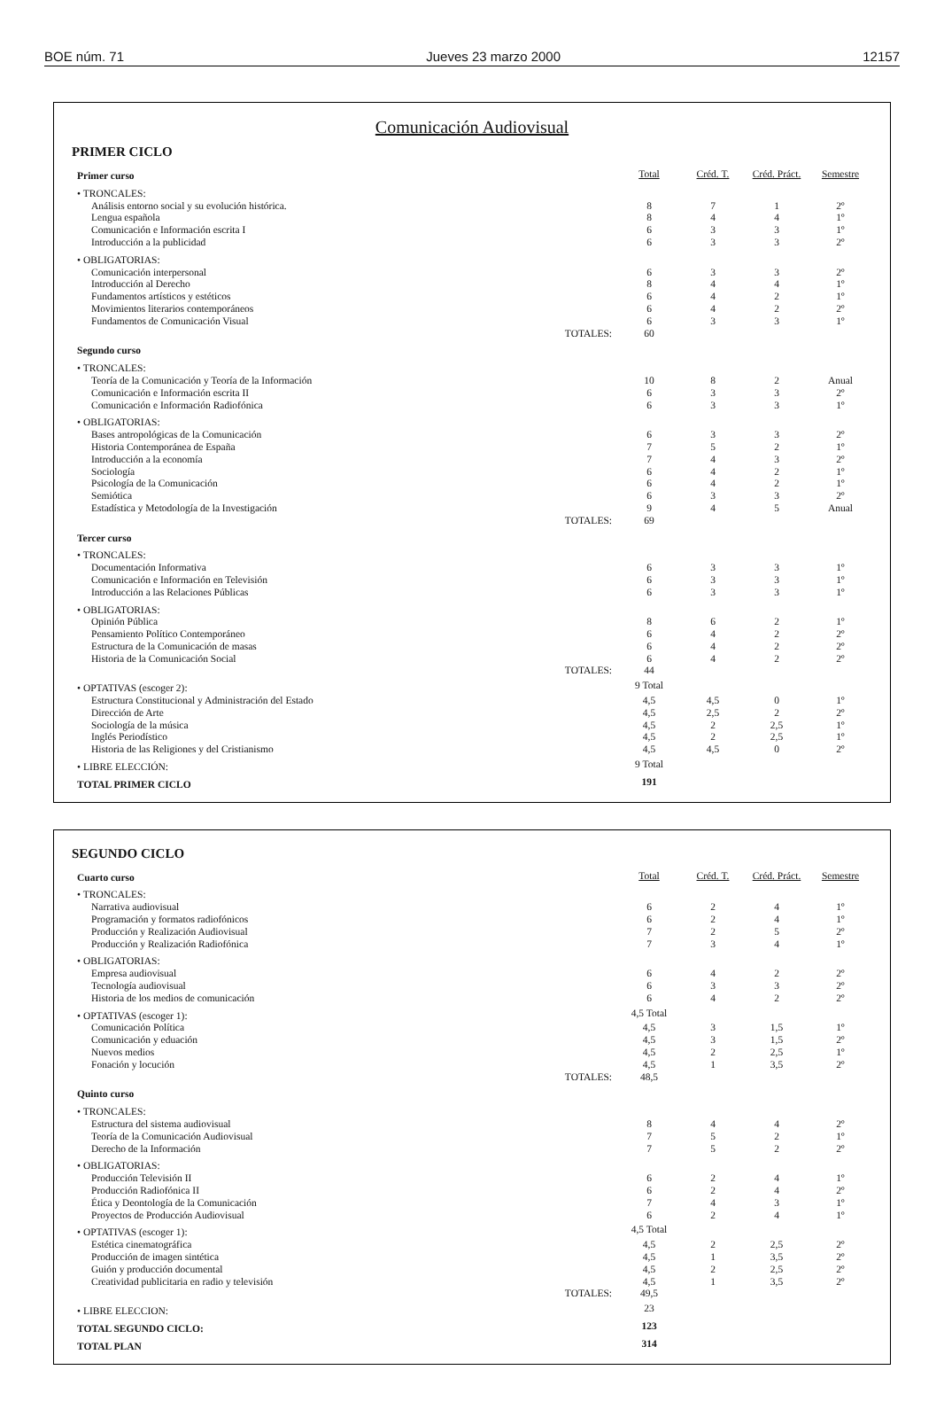BOE núm. 71 Jueves 23 marzo 2000 12157
Comunicación Audiovisual
PRIMER CICLO
| Primer curso | Total | Créd. T. | Créd. Práct. | Semestre |
| • TRONCALES: | | | | |
| Análisis entorno social y su evolución histórica. | 8 | 7 | 1 | 2º |
| Lengua española | 8 | 4 | 4 | 1º |
| Comunicación e Información escrita I | 6 | 3 | 3 | 1º |
| Introducción a la publicidad | 6 | 3 | 3 | 2º |
| • OBLIGATORIAS: | | | | |
| Comunicación interpersonal | 6 | 3 | 3 | 2º |
| Introducción al Derecho | 8 | 4 | 4 | 1º |
| Fundamentos artísticos y estéticos | 6 | 4 | 2 | 1º |
| Movimientos literarios contemporáneos | 6 | 4 | 2 | 2º |
| Fundamentos de Comunicación Visual | 6 | 3 | 3 | 1º |
| TOTALES: | 60 | | | |
| Segundo curso | | | | |
| • TRONCALES: | | | | |
| Teoría de la Comunicación y Teoría de la Información | 10 | 8 | 2 | Anual |
| Comunicación e Información escrita II | 6 | 3 | 3 | 2º |
| Comunicación e Información Radiofónica | 6 | 3 | 3 | 1º |
| • OBLIGATORIAS: | | | | |
| Bases antropológicas de la Comunicación | 6 | 3 | 3 | 2º |
| Historia Contemporánea de España | 7 | 5 | 2 | 1º |
| Introducción a la economía | 7 | 4 | 3 | 2º |
| Sociología | 6 | 4 | 2 | 1º |
| Psicología de la Comunicación | 6 | 4 | 2 | 1º |
| Semiótica | 6 | 3 | 3 | 2º |
| Estadística y Metodología de la Investigación | 9 | 4 | 5 | Anual |
| TOTALES: | 69 | | | |
| Tercer curso | | | | |
| • TRONCALES: | | | | |
| Documentación Informativa | 6 | 3 | 3 | 1º |
| Comunicación e Información en Televisión | 6 | 3 | 3 | 1º |
| Introducción a las Relaciones Públicas | 6 | 3 | 3 | 1º |
| • OBLIGATORIAS: | | | | |
| Opinión Pública | 8 | 6 | 2 | 1º |
| Pensamiento Político Contemporáneo | 6 | 4 | 2 | 2º |
| Estructura de la Comunicación de masas | 6 | 4 | 2 | 2º |
| Historia de la Comunicación Social | 6 | 4 | 2 | 2º |
| TOTALES: | 44 | | | |
| • OPTATIVAS (escoger 2): | 9 Total | | | |
| Estructura Constitucional y Administración del Estado | 4,5 | 4,5 | 0 | 1º |
| Dirección de Arte | 4,5 | 2,5 | 2 | 2º |
| Sociología de la música | 4,5 | 2 | 2,5 | 1º |
| Inglés Periodístico | 4,5 | 2 | 2,5 | 1º |
| Historia de las Religiones y del Cristianismo | 4,5 | 4,5 | 0 | 2º |
| • LIBRE ELECCIÓN: | 9 Total | | | |
| TOTAL PRIMER CICLO | 191 | | | |
SEGUNDO CICLO
| Cuarto curso | Total | Créd. T. | Créd. Práct. | Semestre |
| • TRONCALES: | | | | |
| Narrativa audiovisual | 6 | 2 | 4 | 1º |
| Programación y formatos radiofónicos | 6 | 2 | 4 | 1º |
| Producción y Realización Audiovisual | 7 | 2 | 5 | 2º |
| Producción y Realización Radiofónica | 7 | 3 | 4 | 1º |
| • OBLIGATORIAS: | | | | |
| Empresa audiovisual | 6 | 4 | 2 | 2º |
| Tecnología audiovisual | 6 | 3 | 3 | 2º |
| Historia de los medios de comunicación | 6 | 4 | 2 | 2º |
| • OPTATIVAS (escoger 1): | 4,5 Total | | | |
| Comunicación Política | 4,5 | 3 | 1,5 | 1º |
| Comunicación y eduación | 4,5 | 3 | 1,5 | 2º |
| Nuevos medios | 4,5 | 2 | 2,5 | 1º |
| Fonación y locución | 4,5 | 1 | 3,5 | 2º |
| TOTALES: | 48,5 | | | |
| Quinto curso | | | | |
| • TRONCALES: | | | | |
| Estructura del sistema audiovisual | 8 | 4 | 4 | 2º |
| Teoría de la Comunicación Audiovisual | 7 | 5 | 2 | 1º |
| Derecho de la Información | 7 | 5 | 2 | 2º |
| • OBLIGATORIAS: | | | | |
| Producción Televisión II | 6 | 2 | 4 | 1º |
| Producción Radiofónica II | 6 | 2 | 4 | 2º |
| Ética y Deontología de la Comunicación | 7 | 4 | 3 | 1º |
| Proyectos de Producción Audiovisual | 6 | 2 | 4 | 1º |
| • OPTATIVAS (escoger 1): | 4,5 Total | | | |
| Estética cinematográfica | 4,5 | 2 | 2,5 | 2º |
| Producción de imagen sintética | 4,5 | 1 | 3,5 | 2º |
| Guión y producción documental | 4,5 | 2 | 2,5 | 2º |
| Creatividad publicitaria en radio y televisión | 4,5 | 1 | 3,5 | 2º |
| TOTALES: | 49,5 | | | |
| • LIBRE ELECCION: | 23 | | | |
| TOTAL SEGUNDO CICLO: | 123 | | | |
| TOTAL PLAN | 314 | | | |